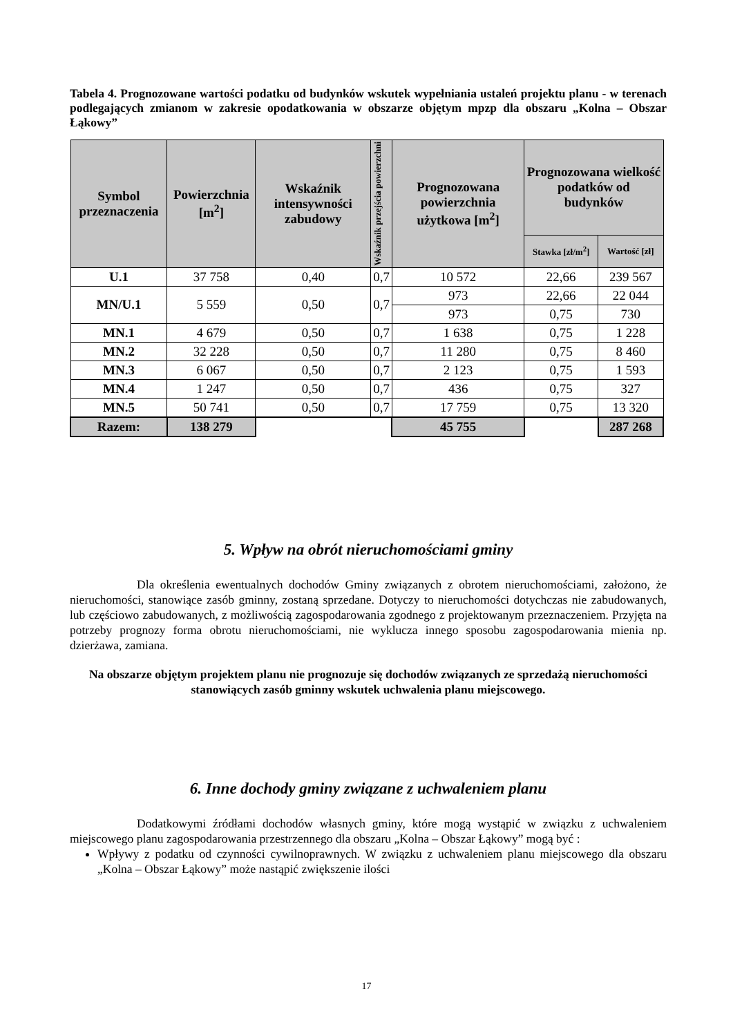Tabela 4. Prognozowane wartości podatku od budynków wskutek wypełniania ustaleń projektu planu - w terenach podlegających zmianom w zakresie opodatkowania w obszarze objętym mpzp dla obszaru „Kolna – Obszar Łąkowy”
| Symbol przeznaczenia | Powierzchnia [m<sup>2</sup>] | Wskaźnik intensywności zabudowy | Wskaźnik przejścia powierzchni | Prognozowana powierzchnia użytkowa [m<sup>2</sup>] | Prognozowana wielkość podatków od budynków | |
| --- | --- | --- | --- | --- | --- | --- |
| | | | | | Stawka [zł/m<sup>2</sup>] | Wartość [zł] |
| U.1 | 37 758 | 0,40 | 0,7 | 10 572 | 22,66 | 239 567 |
| MN/U.1 | 5 559 | 0,50 | 0,7 | 973 | 22,66 | 22 044 |
| | | | | 973 | 0,75 | 730 |
| MN.1 | 4 679 | 0,50 | 0,7 | 1 638 | 0,75 | 1 228 |
| MN.2 | 32 228 | 0,50 | 0,7 | 11 280 | 0,75 | 8 460 |
| MN.3 | 6 067 | 0,50 | 0,7 | 2 123 | 0,75 | 1 593 |
| MN.4 | 1 247 | 0,50 | 0,7 | 436 | 0,75 | 327 |
| MN.5 | 50 741 | 0,50 | 0,7 | 17 759 | 0,75 | 13 320 |
| Razem: | 138 279 | | | 45 755 | | 287 268 |
5. Wpływ na obrót nieruchomościami gminy
Dla określenia ewentualnych dochodów Gminy związanych z obrotem nieruchomościami, założono, że nieruchomości, stanowiące zasób gminny, zostaną sprzedane. Dotyczy to nieruchomości dotychczas nie zabudowanych, lub częściowo zabudowanych, z możliwością zagospodarowania zgodnego z projektowanym przeznaczeniem. Przyjęta na potrzeby prognozy forma obrotu nieruchomościami, nie wyklucza innego sposobu zagospodarowania mienia np. dzierżawa, zamiana.
Na obszarze objętym projektem planu nie prognozuje się dochodów związanych ze sprzedażą nieruchomości stanowiących zasób gminny wskutek uchwalenia planu miejscowego.
6. Inne dochody gminy związane z uchwaleniem planu
Dodatkowymi źródłami dochodów własnych gminy, które mogą wystąpić w związku z uchwaleniem miejscowego planu zagospodarowania przestrzennego dla obszaru „Kolna – Obszar Łąkowy” mogą być :
Wpływy z podatku od czynności cywilnoprawnych. W związku z uchwaleniem planu miejscowego dla obszaru „Kolna – Obszar Łąkowy” może nastąpić zwiększenie ilości
17